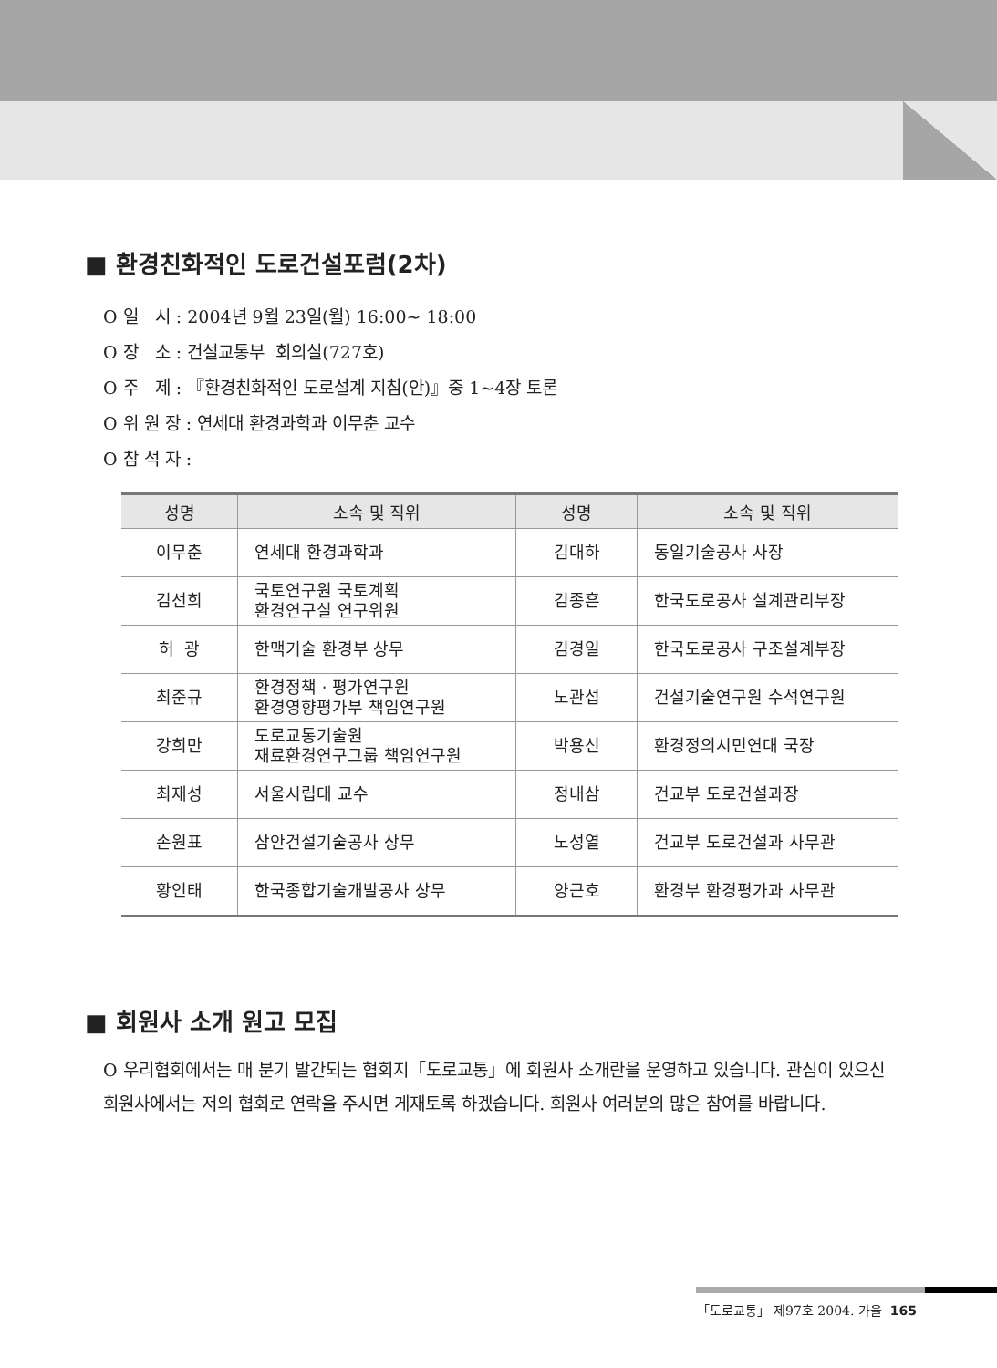■ 환경친화적인 도로건설포럼(2차)
O 일 시 : 2004년 9월 23일(월) 16:00~ 18:00
O 장 소 : 건설교통부 회의실(727호)
O 주 제 : 『환경친화적인 도로설계 지침(안)』중 1~4장 토론
O 위 원 장 : 연세대 환경과학과 이무춘 교수
O 참 석 자 :
| 성명 | 소속 및 직위 | 성명 | 소속 및 직위 |
| --- | --- | --- | --- |
| 이무춘 | 연세대 환경과학과 | 김대하 | 동일기술공사 사장 |
| 김선희 | 국토연구원 국토계획 환경연구실 연구위원 | 김종흔 | 한국도로공사 설계관리부장 |
| 허 광 | 한맥기술 환경부 상무 | 김경일 | 한국도로공사 구조설계부장 |
| 최준규 | 환경정책 · 평가연구원 환경영향평가부 책임연구원 | 노관섭 | 건설기술연구원 수석연구원 |
| 강희만 | 도로교통기술원 재료환경연구그룹 책임연구원 | 박용신 | 환경정의시민연대 국장 |
| 최재성 | 서울시립대 교수 | 정내삼 | 건교부 도로건설과장 |
| 손원표 | 삼안건설기술공사 상무 | 노성열 | 건교부 도로건설과 사무관 |
| 황인태 | 한국종합기술개발공사 상무 | 양근호 | 환경부 환경평가과 사무관 |
■ 회원사 소개 원고 모집
O 우리협회에서는 매 분기 발간되는 협회지「도로교통」에 회원사 소개란을 운영하고 있습니다. 관심이 있으신 회원사에서는 저의 협회로 연락을 주시면 게재토록 하겠습니다. 회원사 여러분의 많은 참여를 바랍니다.
「도로교통」 제97호 2004. 가을 165